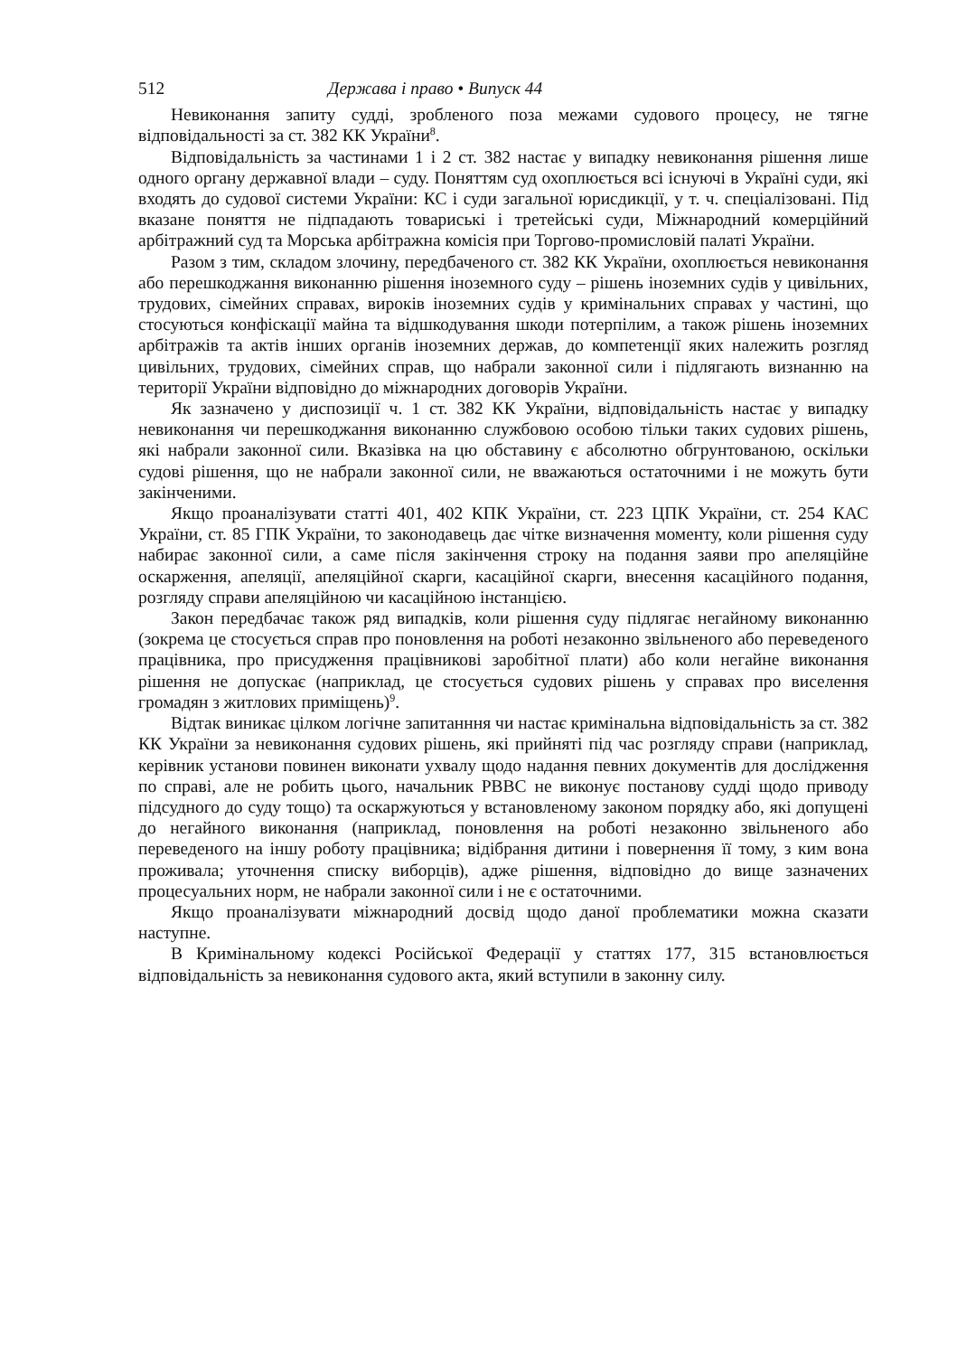512 Держава і право • Випуск 44
Невиконання запиту судді, зробленого поза межами судового процесу, не тягне відповідальності за ст. 382 КК України<sup>8</sup>.
Відповідальність за частинами 1 і 2 ст. 382 настає у випадку невиконання рішення лише одного органу державної влади – суду. Поняттям суд охоплюється всі існуючі в Україні суди, які входять до судової системи України: КС і суди загальної юрисдикції, у т. ч. спеціалізовані. Під вказане поняття не підпадають товариські і третейські суди, Міжнародний комерційний арбітражний суд та Морська арбітражна комісія при Торгово-промисловій палаті України.
Разом з тим, складом злочину, передбаченого ст. 382 КК України, охоплюється невиконання або перешкоджання виконанню рішення іноземного суду – рішень іноземних судів у цивільних, трудових, сімейних справах, вироків іноземних судів у кримінальних справах у частині, що стосуються конфіскації майна та відшкодування шкоди потерпілим, а також рішень іноземних арбітражів та актів інших органів іноземних держав, до компетенції яких належить розгляд цивільних, трудових, сімейних справ, що набрали законної сили і підлягають визнанню на території України відповідно до міжнародних договорів України.
Як зазначено у диспозиції ч. 1 ст. 382 КК України, відповідальність настає у випадку невиконання чи перешкоджання виконанню службовою особою тільки таких судових рішень, які набрали законної сили. Вказівка на цю обставину є абсолютно обгрунтованою, оскільки судові рішення, що не набрали законної сили, не вважаються остаточними і не можуть бути закінченими.
Якщо проаналізувати статті 401, 402 КПК України, ст. 223 ЦПК України, ст. 254 КАС України, ст. 85 ГПК України, то законодавець дає чітке визначення моменту, коли рішення суду набирає законної сили, а саме після закінчення строку на подання заяви про апеляційне оскарження, апеляції, апеляційної скарги, касаційної скарги, внесення касаційного подання, розгляду справи апеляційною чи касаційною інстанцією.
Закон передбачає також ряд випадків, коли рішення суду підлягає негайному виконанню (зокрема це стосується справ про поновлення на роботі незаконно звільненого або переведеного працівника, про присудження працівникові заробітної плати) або коли негайне виконання рішення не допускає (наприклад, це стосується судових рішень у справах про виселення громадян з житлових приміщень)<sup>9</sup>.
Відтак виникає цілком логічне запитанння чи настає кримінальна відповідальність за ст. 382 КК України за невиконання судових рішень, які прийняті під час розгляду справи (наприклад, керівник установи повинен виконати ухвалу щодо надання певних документів для дослідження по справі, але не робить цього, начальник РВВС не виконує постанову судді щодо приводу підсудного до суду тощо) та оскаржуються у встановленому законом порядку або, які допущені до негайного виконання (наприклад, поновлення на роботі незаконно звільненого або переведеного на іншу роботу працівника; відібрання дитини і повернення її тому, з ким вона проживала; уточнення списку виборців), адже рішення, відповідно до вище зазначених процесуальних норм, не набрали законної сили і не є остаточними.
Якщо проаналізувати міжнародний досвід щодо даної проблематики можна сказати наступне.
В Кримінальному кодексі Російської Федерації у статтях 177, 315 встановлюється відповідальність за невиконання судового акта, який вступили в законну силу.